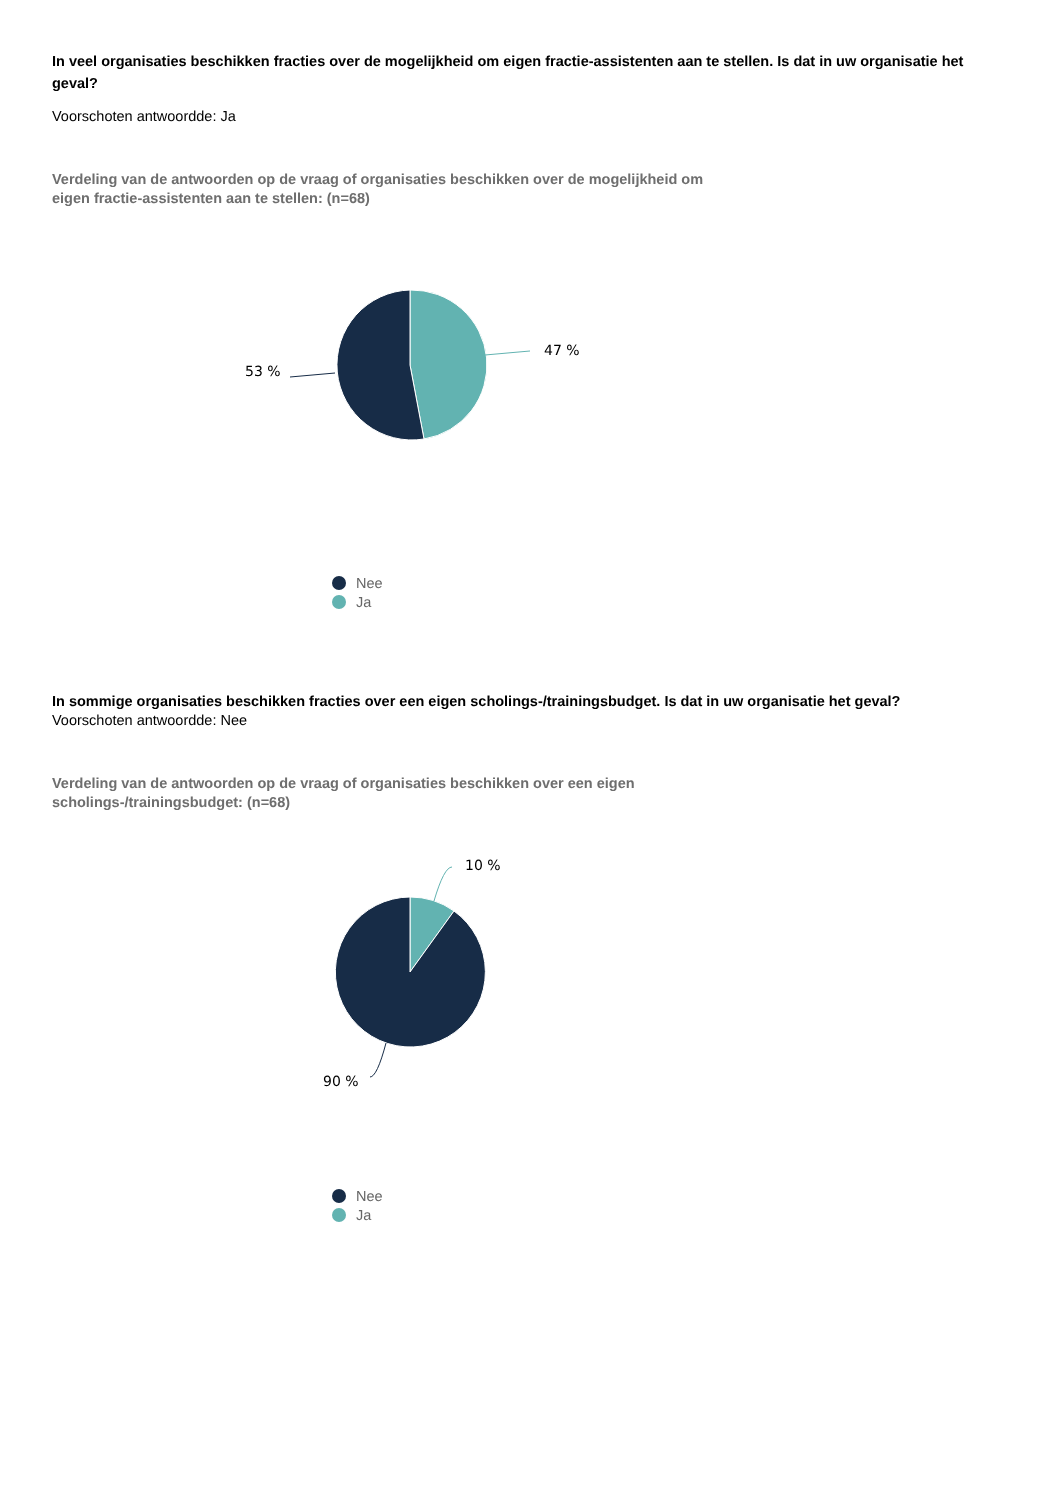In veel organisaties beschikken fracties over de mogelijkheid om eigen fractie-assistenten aan te stellen. Is dat in uw organisatie het geval?
Voorschoten antwoordde: Ja
Verdeling van de antwoorden op de vraag of organisaties beschikken over de mogelijkheid om eigen fractie-assistenten aan te stellen: (n=68)
47 %
53 %
Nee
Ja
In sommige organisaties beschikken fracties over een eigen scholings-/trainingsbudget. Is dat in uw organisatie het geval?
Voorschoten antwoordde: Nee
Verdeling van de antwoorden op de vraag of organisaties beschikken over een eigen scholings-/trainingsbudget: (n=68)
10 %
90 %
Nee
Ja